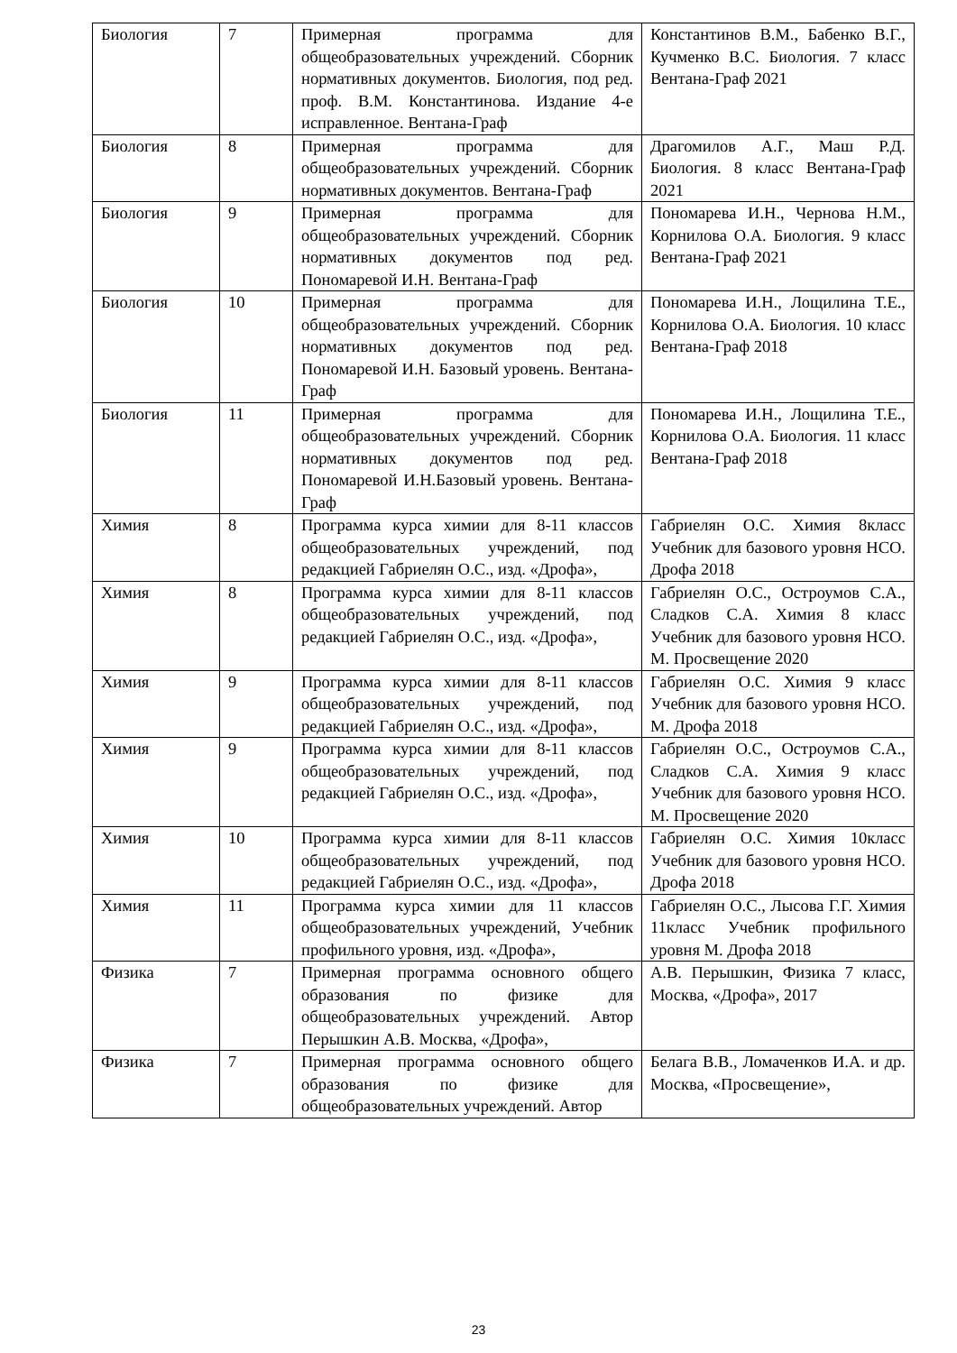| Биология | 7 | Примерная программа для общеобразовательных учреждений. Сборник нормативных документов. Биология, под ред. проф. В.М. Константинова. Издание 4-е исправленное. Вентана-Граф | Константинов В.М., Бабенко В.Г., Кучменко В.С. Биология. 7 класс Вентана-Граф 2021 |
| Биология | 8 | Примерная программа для общеобразовательных учреждений. Сборник нормативных документов. Вентана-Граф | Драгомилов А.Г., Маш Р.Д. Биология. 8 класс Вентана-Граф 2021 |
| Биология | 9 | Примерная программа для общеобразовательных учреждений. Сборник нормативных документов под ред. Пономаревой И.Н. Вентана-Граф | Пономарева И.Н., Чернова Н.М., Корнилова О.А. Биология. 9 класс Вентана-Граф 2021 |
| Биология | 10 | Примерная программа для общеобразовательных учреждений. Сборник нормативных документов под ред. Пономаревой И.Н. Базовый уровень. Вентана-Граф | Пономарева И.Н., Лощилина Т.Е., Корнилова О.А. Биология. 10 класс Вентана-Граф 2018 |
| Биология | 11 | Примерная программа для общеобразовательных учреждений. Сборник нормативных документов под ред. Пономаревой И.Н.Базовый уровень. Вентана-Граф | Пономарева И.Н., Лощилина Т.Е., Корнилова О.А. Биология. 11 класс Вентана-Граф 2018 |
| Химия | 8 | Программа курса химии для 8-11 классов общеобразовательных учреждений, под редакцией Габриелян О.С., изд. «Дрофа», | Габриелян О.С. Химия 8класс Учебник для базового уровня НСО. Дрофа 2018 |
| Химия | 8 | Программа курса химии для 8-11 классов общеобразовательных учреждений, под редакцией Габриелян О.С., изд. «Дрофа», | Габриелян О.С., Остроумов С.А., Сладков С.А. Химия 8 класс Учебник для базового уровня НСО. М. Просвещение 2020 |
| Химия | 9 | Программа курса химии для 8-11 классов общеобразовательных учреждений, под редакцией Габриелян О.С., изд. «Дрофа», | Габриелян О.С. Химия 9 класс Учебник для базового уровня НСО. М. Дрофа 2018 |
| Химия | 9 | Программа курса химии для 8-11 классов общеобразовательных учреждений, под редакцией Габриелян О.С., изд. «Дрофа», | Габриелян О.С., Остроумов С.А., Сладков С.А. Химия 9 класс Учебник для базового уровня НСО. М. Просвещение 2020 |
| Химия | 10 | Программа курса химии для 8-11 классов общеобразовательных учреждений, под редакцией Габриелян О.С., изд. «Дрофа», | Габриелян О.С. Химия 10класс Учебник для базового уровня НСО. Дрофа 2018 |
| Химия | 11 | Программа курса химии для 11 классов общеобразовательных учреждений, Учебник профильного уровня, изд. «Дрофа», | Габриелян О.С., Лысова Г.Г. Химия 11класс Учебник профильного уровня М. Дрофа 2018 |
| Физика | 7 | Примерная программа основного общего образования по физике для общеобразовательных учреждений. Автор Перышкин А.В. Москва, «Дрофа», | А.В. Перышкин, Физика 7 класс, Москва, «Дрофа», 2017 |
| Физика | 7 | Примерная программа основного общего образования по физике для общеобразовательных учреждений. Автор | Белага В.В., Ломаченков И.А. и др. Москва, «Просвещение», |
23